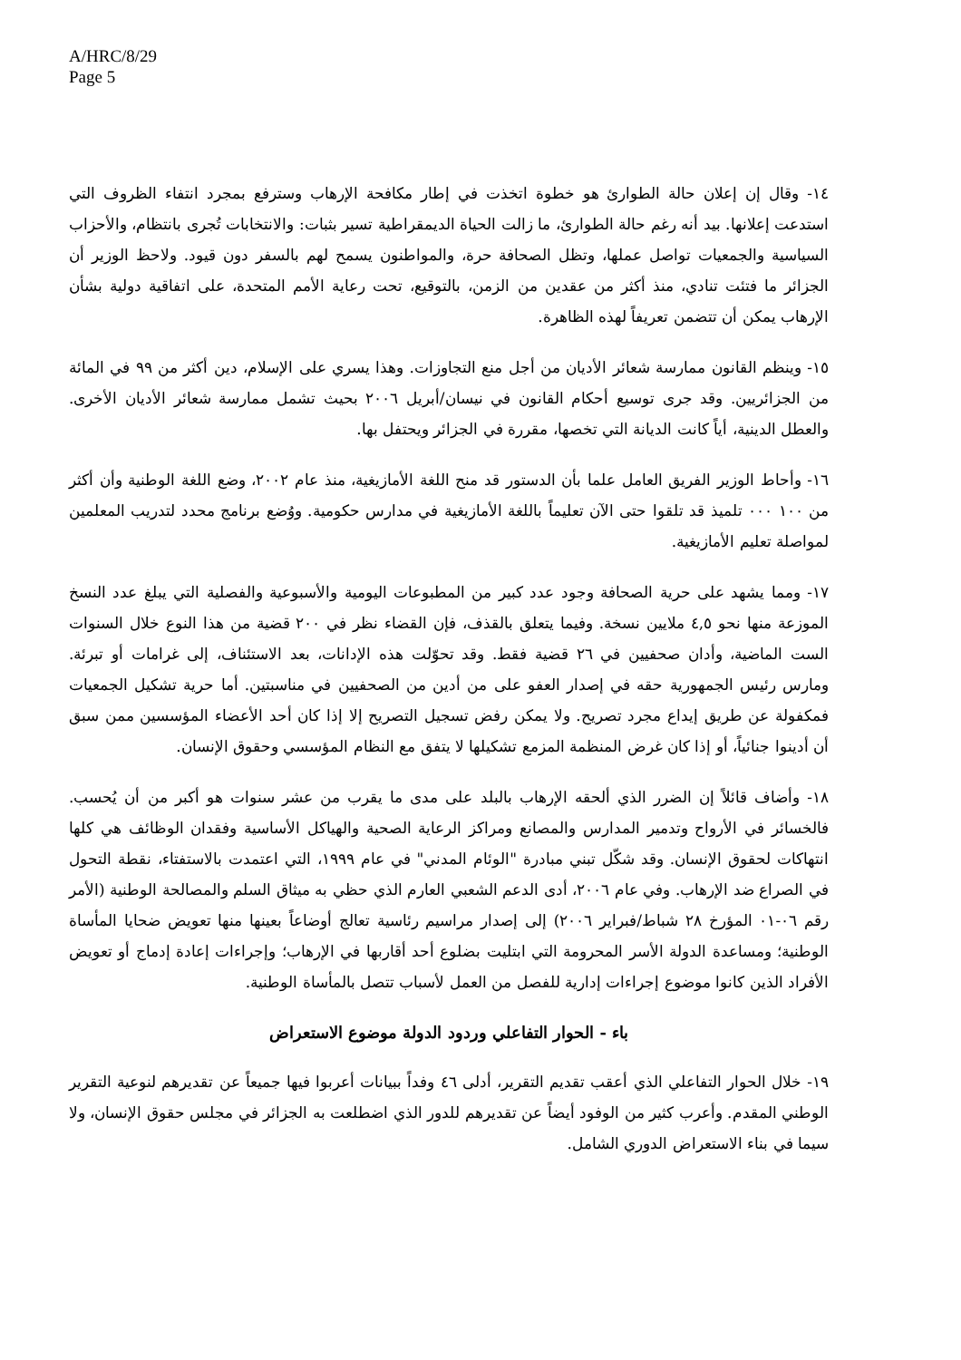A/HRC/8/29
Page 5
١٤- وقال إن إعلان حالة الطوارئ هو خطوة اتخذت في إطار مكافحة الإرهاب وسترفع بمجرد انتفاء الظروف التي استدعت إعلانها. بيد أنه رغم حالة الطوارئ، ما زالت الحياة الديمقراطية تسير بثبات: والانتخابات تُجرى بانتظام، والأحزاب السياسية والجمعيات تواصل عملها، وتظل الصحافة حرة، والمواطنون يسمح لهم بالسفر دون قيود. ولاحظ الوزير أن الجزائر ما فتئت تنادي، منذ أكثر من عقدين من الزمن، بالتوقيع، تحت رعاية الأمم المتحدة، على اتفاقية دولية بشأن الإرهاب يمكن أن تتضمن تعريفاً لهذه الظاهرة.
١٥- وينظم القانون ممارسة شعائر الأديان من أجل منع التجاوزات. وهذا يسري على الإسلام، دين أكثر من ٩٩ في المائة من الجزائريين. وقد جرى توسيع أحكام القانون في نيسان/أبريل ٢٠٠٦ بحيث تشمل ممارسة شعائر الأديان الأخرى. والعطل الدينية، أياً كانت الديانة التي تخصها، مقررة في الجزائر ويحتفل بها.
١٦- وأحاط الوزير الفريق العامل علما بأن الدستور قد منح اللغة الأمازيغية، منذ عام ٢٠٠٢، وضع اللغة الوطنية وأن أكثر من ١٠٠ ٠٠٠ تلميذ قد تلقوا حتى الآن تعليماً باللغة الأمازيغية في مدارس حكومية. ووُضع برنامج محدد لتدريب المعلمين لمواصلة تعليم الأمازيغية.
١٧- ومما يشهد على حرية الصحافة وجود عدد كبير من المطبوعات اليومية والأسبوعية والفصلية التي يبلغ عدد النسخ الموزعة منها نحو ٤,٥ ملايين نسخة. وفيما يتعلق بالقذف، فإن القضاء نظر في ٢٠٠ قضية من هذا النوع خلال السنوات الست الماضية، وأدان صحفيين في ٢٦ قضية فقط. وقد تحوّلت هذه الإدانات، بعد الاستئناف، إلى غرامات أو تبرئة. ومارس رئيس الجمهورية حقه في إصدار العفو على من أدين من الصحفيين في مناسبتين. أما حرية تشكيل الجمعيات فمكفولة عن طريق إيداع مجرد تصريح. ولا يمكن رفض تسجيل التصريح إلا إذا كان أحد الأعضاء المؤسسين ممن سبق أن أدينوا جنائياً، أو إذا كان غرض المنظمة المزمع تشكيلها لا يتفق مع النظام المؤسسي وحقوق الإنسان.
١٨- وأضاف قائلاً إن الضرر الذي ألحقه الإرهاب بالبلد على مدى ما يقرب من عشر سنوات هو أكبر من أن يُحسب. فالخسائر في الأرواح وتدمير المدارس والمصانع ومراكز الرعاية الصحية والهياكل الأساسية وفقدان الوظائف هي كلها انتهاكات لحقوق الإنسان. وقد شكّل تبني مبادرة "الوئام المدني" في عام ١٩٩٩، التي اعتمدت بالاستفتاء، نقطة التحول في الصراع ضد الإرهاب. وفي عام ٢٠٠٦، أدى الدعم الشعبي العارم الذي حظي به ميثاق السلم والمصالحة الوطنية (الأمر رقم ٠٦-٠١ المؤرخ ٢٨ شباط/فبراير ٢٠٠٦) إلى إصدار مراسيم رئاسية تعالج أوضاعاً بعينها منها تعويض ضحايا المأساة الوطنية؛ ومساعدة الدولة الأسر المحرومة التي ابتليت بضلوع أحد أقاربها في الإرهاب؛ وإجراءات إعادة إدماج أو تعويض الأفراد الذين كانوا موضوع إجراءات إدارية للفصل من العمل لأسباب تتصل بالمأساة الوطنية.
باء - الحوار التفاعلي وردود الدولة موضوع الاستعراض
١٩- خلال الحوار التفاعلي الذي أعقب تقديم التقرير، أدلى ٤٦ وفداً ببيانات أعربوا فيها جميعاً عن تقديرهم لنوعية التقرير الوطني المقدم. وأعرب كثير من الوفود أيضاً عن تقديرهم للدور الذي اضطلعت به الجزائر في مجلس حقوق الإنسان، ولا سيما في بناء الاستعراض الدوري الشامل.